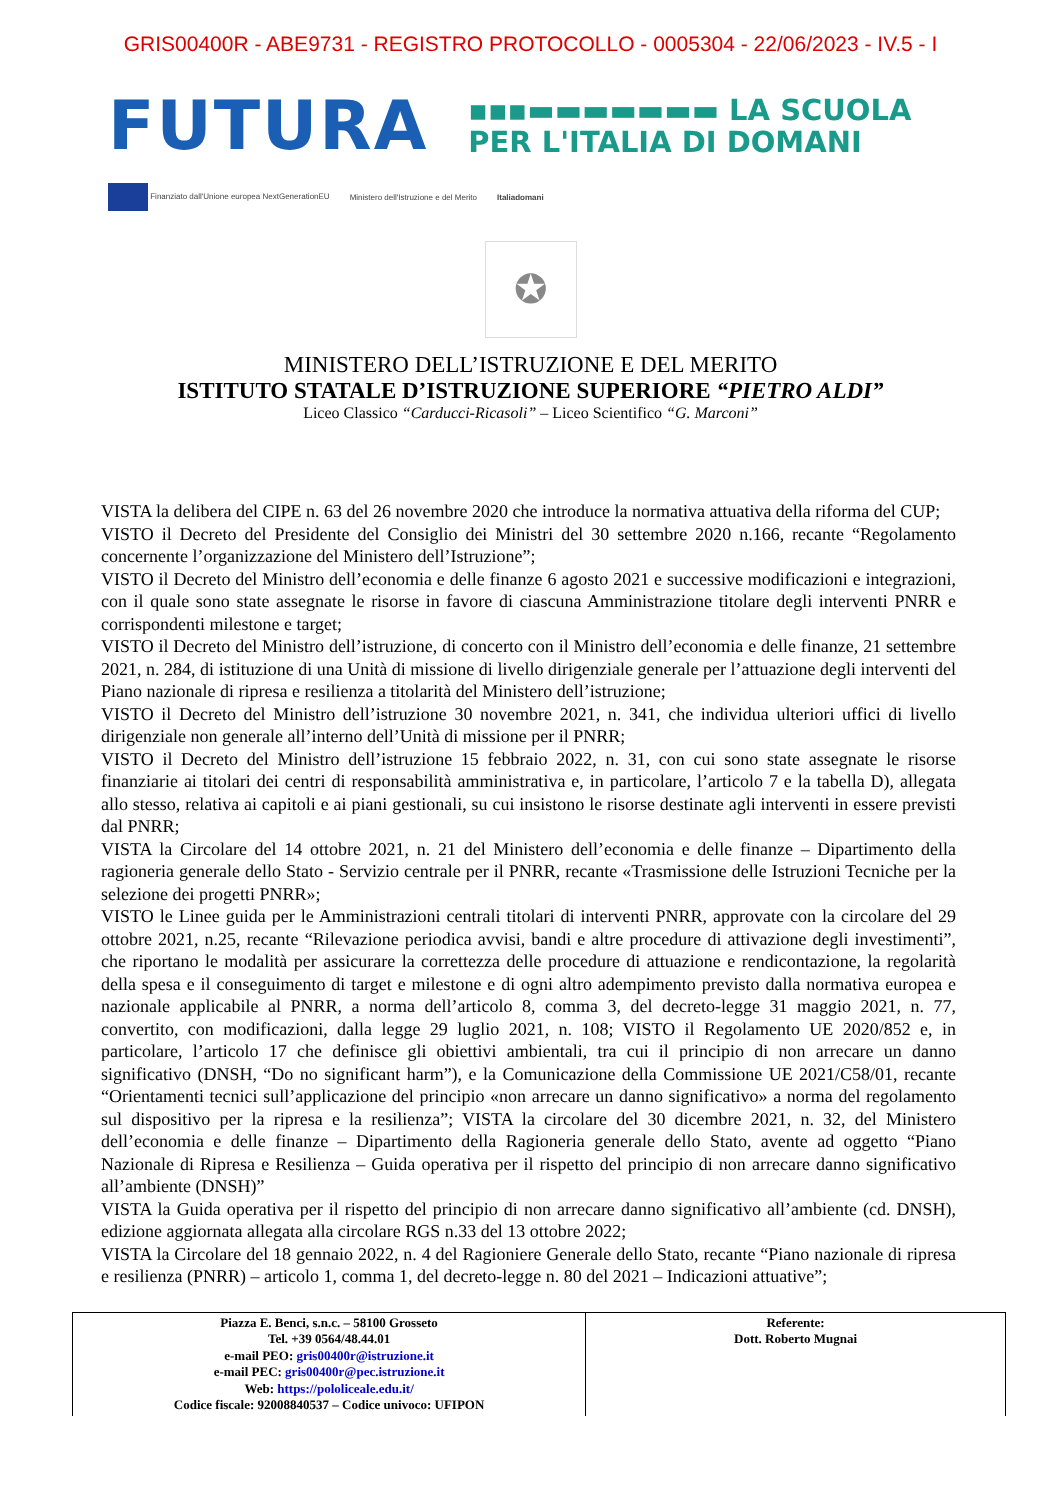GRIS00400R - ABE9731 - REGISTRO PROTOCOLLO - 0005304 - 22/06/2023 - IV.5 - I
FUTURA
▪▪▪▬▬▬▬▬▬▬ LA SCUOLA
PER L'ITALIA DI DOMANI
Finanziato dall'Unione europea NextGenerationEU Ministero dell'Istruzione e del Merito Italiadomani
✪
MINISTERO DELL’ISTRUZIONE E DEL MERITO
ISTITUTO STATALE D’ISTRUZIONE SUPERIORE “PIETRO ALDI”
Liceo Classico “Carducci-Ricasoli” – Liceo Scientifico “G. Marconi”
VISTA la delibera del CIPE n. 63 del 26 novembre 2020 che introduce la normativa attuativa della riforma del CUP;
VISTO il Decreto del Presidente del Consiglio dei Ministri del 30 settembre 2020 n.166, recante “Regolamento concernente l’organizzazione del Ministero dell’Istruzione”;
VISTO il Decreto del Ministro dell’economia e delle finanze 6 agosto 2021 e successive modificazioni e integrazioni, con il quale sono state assegnate le risorse in favore di ciascuna Amministrazione titolare degli interventi PNRR e corrispondenti milestone e target;
VISTO il Decreto del Ministro dell’istruzione, di concerto con il Ministro dell’economia e delle finanze, 21 settembre 2021, n. 284, di istituzione di una Unità di missione di livello dirigenziale generale per l’attuazione degli interventi del Piano nazionale di ripresa e resilienza a titolarità del Ministero dell’istruzione;
VISTO il Decreto del Ministro dell’istruzione 30 novembre 2021, n. 341, che individua ulteriori uffici di livello dirigenziale non generale all’interno dell’Unità di missione per il PNRR;
VISTO il Decreto del Ministro dell’istruzione 15 febbraio 2022, n. 31, con cui sono state assegnate le risorse finanziarie ai titolari dei centri di responsabilità amministrativa e, in particolare, l’articolo 7 e la tabella D), allegata allo stesso, relativa ai capitoli e ai piani gestionali, su cui insistono le risorse destinate agli interventi in essere previsti dal PNRR;
VISTA la Circolare del 14 ottobre 2021, n. 21 del Ministero dell’economia e delle finanze – Dipartimento della ragioneria generale dello Stato - Servizio centrale per il PNRR, recante «Trasmissione delle Istruzioni Tecniche per la selezione dei progetti PNRR»;
VISTO le Linee guida per le Amministrazioni centrali titolari di interventi PNRR, approvate con la circolare del 29 ottobre 2021, n.25, recante “Rilevazione periodica avvisi, bandi e altre procedure di attivazione degli investimenti”, che riportano le modalità per assicurare la correttezza delle procedure di attuazione e rendicontazione, la regolarità della spesa e il conseguimento di target e milestone e di ogni altro adempimento previsto dalla normativa europea e nazionale applicabile al PNRR, a norma dell’articolo 8, comma 3, del decreto-legge 31 maggio 2021, n. 77, convertito, con modificazioni, dalla legge 29 luglio 2021, n. 108; VISTO il Regolamento UE 2020/852 e, in particolare, l’articolo 17 che definisce gli obiettivi ambientali, tra cui il principio di non arrecare un danno significativo (DNSH, “Do no significant harm”), e la Comunicazione della Commissione UE 2021/C58/01, recante “Orientamenti tecnici sull’applicazione del principio «non arrecare un danno significativo» a norma del regolamento sul dispositivo per la ripresa e la resilienza”; VISTA la circolare del 30 dicembre 2021, n. 32, del Ministero dell’economia e delle finanze – Dipartimento della Ragioneria generale dello Stato, avente ad oggetto “Piano Nazionale di Ripresa e Resilienza – Guida operativa per il rispetto del principio di non arrecare danno significativo all’ambiente (DNSH)”
VISTA la Guida operativa per il rispetto del principio di non arrecare danno significativo all’ambiente (cd. DNSH), edizione aggiornata allegata alla circolare RGS n.33 del 13 ottobre 2022;
VISTA la Circolare del 18 gennaio 2022, n. 4 del Ragioniere Generale dello Stato, recante “Piano nazionale di ripresa e resilienza (PNRR) – articolo 1, comma 1, del decreto-legge n. 80 del 2021 – Indicazioni attuative”;
| Piazza E. Benci, s.n.c. – 58100 Grosseto Tel. +39 0564/48.44.01 e-mail PEO: gris00400r@istruzione.it e-mail PEC: gris00400r@pec.istruzione.it Web: https://pololiceale.edu.it/ Codice fiscale: 92008840537 – Codice univoco: UFIPON | Referente: Dott. Roberto Mugnai |